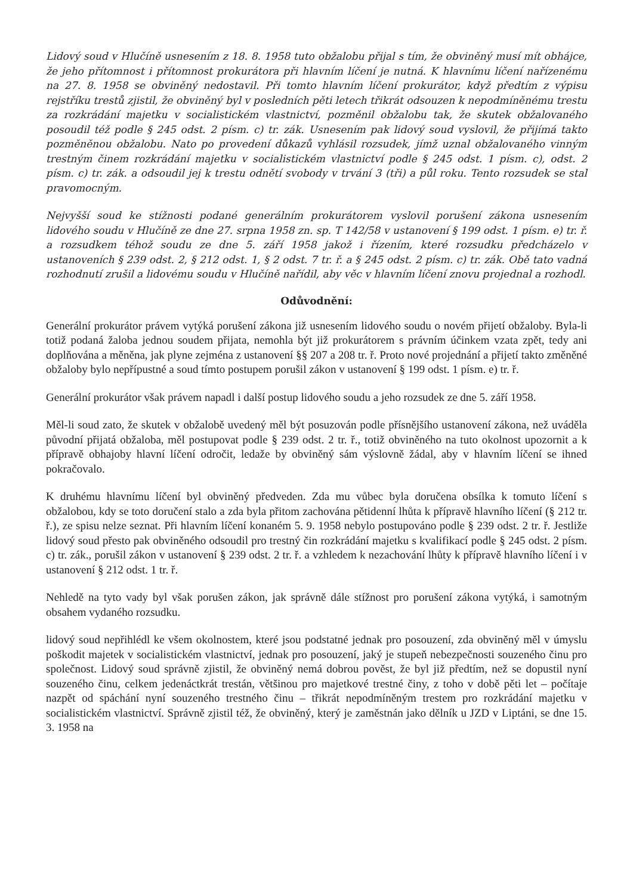Lidový soud v Hlučíně usnesením z 18. 8. 1958 tuto obžalobu přijal s tím, že obviněný musí mít obhájce, že jeho přítomnost i přítomnost prokurátora při hlavním líčení je nutná. K hlavnímu líčení nařízenému na 27. 8. 1958 se obviněný nedostavil. Při tomto hlavním líčení prokurátor, když předtím z výpisu rejstříku trestů zjistil, že obviněný byl v posledních pěti letech třikrát odsouzen k nepodmíněnému trestu za rozkrádání majetku v socialistickém vlastnictví, pozměnil obžalobu tak, že skutek obžalovaného posoudil též podle § 245 odst. 2 písm. c) tr. zák. Usnesením pak lidový soud vyslovil, že přijímá takto pozměněnou obžalobu. Nato po provedení důkazů vyhlásil rozsudek, jímž uznal obžalovaného vinným trestným činem rozkrádání majetku v socialistickém vlastnictví podle § 245 odst. 1 písm. c), odst. 2 písm. c) tr. zák. a odsoudil jej k trestu odnětí svobody v trvání 3 (tři) a půl roku. Tento rozsudek se stal pravomocným.
Nejvyšší soud ke stížnosti podané generálním prokurátorem vyslovil porušení zákona usnesením lidového soudu v Hlučíně ze dne 27. srpna 1958 zn. sp. T 142/58 v ustanovení § 199 odst. 1 písm. e) tr. ř. a rozsudkem téhož soudu ze dne 5. září 1958 jakož i řízením, které rozsudku předcházelo v ustanoveních § 239 odst. 2, § 212 odst. 1, § 2 odst. 7 tr. ř. a § 245 odst. 2 písm. c) tr. zák. Obě tato vadná rozhodnutí zrušil a lidovému soudu v Hlučíně nařídil, aby věc v hlavním líčení znovu projednal a rozhodl.
Odůvodnění:
Generální prokurátor právem vytýká porušení zákona již usnesením lidového soudu o novém přijetí obžaloby. Byla-li totiž podaná žaloba jednou soudem přijata, nemohla být již prokurátorem s právním účinkem vzata zpět, tedy ani doplňována a měněna, jak plyne zejména z ustanovení §§ 207 a 208 tr. ř. Proto nové projednání a přijetí takto změněné obžaloby bylo nepřípustné a soud tímto postupem porušil zákon v ustanovení § 199 odst. 1 písm. e) tr. ř.
Generální prokurátor však právem napadl i další postup lidového soudu a jeho rozsudek ze dne 5. září 1958.
Měl-li soud zato, že skutek v obžalobě uvedený měl být posuzován podle přísnějšího ustanovení zákona, než uváděla původní přijatá obžaloba, měl postupovat podle § 239 odst. 2 tr. ř., totiž obviněného na tuto okolnost upozornit a k přípravě obhajoby hlavní líčení odročit, ledaže by obviněný sám výslovně žádal, aby v hlavním líčení se ihned pokračovalo.
K druhému hlavnímu líčení byl obviněný předveden. Zda mu vůbec byla doručena obsílka k tomuto líčení s obžalobou, kdy se toto doručení stalo a zda byla přitom zachována pětidenní lhůta k přípravě hlavního líčení (§ 212 tr. ř.), ze spisu nelze seznat. Při hlavním líčení konaném 5. 9. 1958 nebylo postupováno podle § 239 odst. 2 tr. ř. Jestliže lidový soud přesto pak obviněného odsoudil pro trestný čin rozkrádání majetku s kvalifikací podle § 245 odst. 2 písm. c) tr. zák., porušil zákon v ustanovení § 239 odst. 2 tr. ř. a vzhledem k nezachování lhůty k přípravě hlavního líčení i v ustanovení § 212 odst. 1 tr. ř.
Nehledě na tyto vady byl však porušen zákon, jak správně dále stížnost pro porušení zákona vytýká, i samotným obsahem vydaného rozsudku.
lidový soud nepřihlédl ke všem okolnostem, které jsou podstatné jednak pro posouzení, zda obviněný měl v úmyslu poškodit majetek v socialistickém vlastnictví, jednak pro posouzení, jaký je stupeň nebezpečnosti souzeného činu pro společnost. Lidový soud správně zjistil, že obviněný nemá dobrou pověst, že byl již předtím, než se dopustil nyní souzeného činu, celkem jedenáctkrát trestán, většinou pro majetkové trestné činy, z toho v době pěti let – počítaje nazpět od spáchání nyní souzeného trestného činu – třikrát nepodmíněným trestem pro rozkrádání majetku v socialistickém vlastnictví. Správně zjistil též, že obviněný, který je zaměstnán jako dělník u JZD v Liptáni, se dne 15. 3. 1958 na